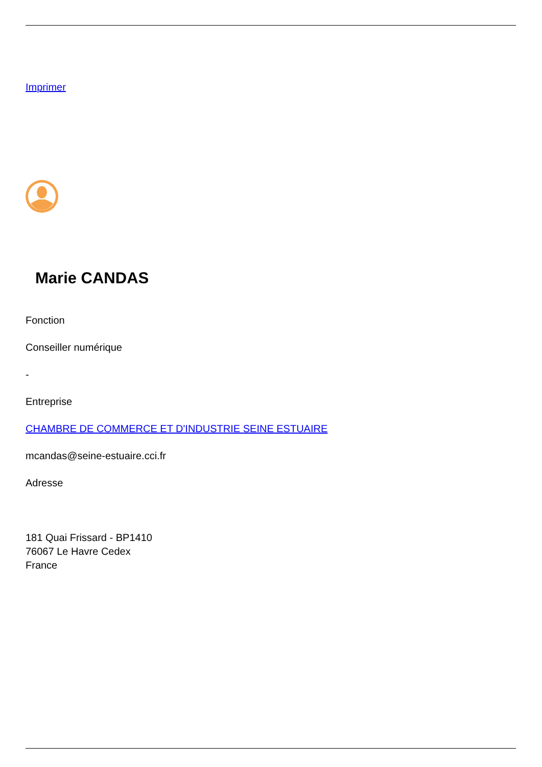Imprimer
Marie CANDAS
Fonction
Conseiller numérique
-
Entreprise
CHAMBRE DE COMMERCE ET D'INDUSTRIE SEINE ESTUAIRE
mcandas@seine-estuaire.cci.fr
Adresse
181 Quai Frissard - BP1410
76067 Le Havre Cedex
France